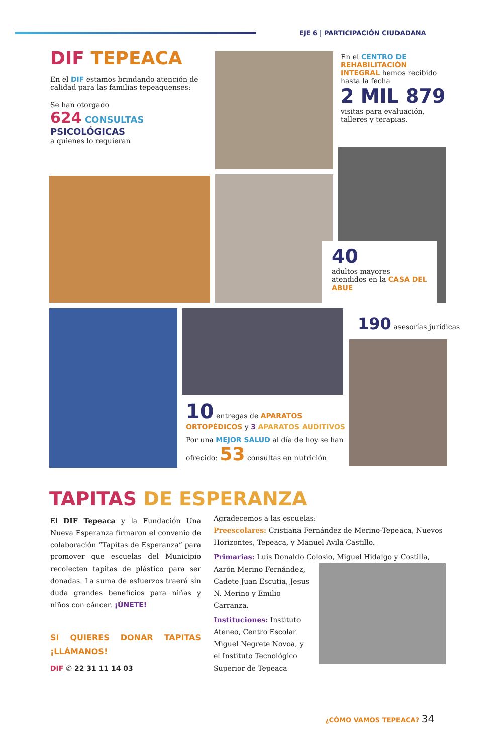EJE 6 | PARTICIPACIÓN CIUDADANA
DIF TEPEACA
En el DIF estamos brindando atención de calidad para las familias tepeaquenses:
Se han otorgado
624 CONSULTAS
PSICOLÓGICAS
a quienes lo requieran
En el CENTRO DE REHABILITACIÓN INTEGRAL hemos recibido hasta la fecha
2 MIL 879
visitas para evaluación, talleres y terapias.
40
adultos mayores atendidos en la CASA DEL ABUE
190 asesorías jurídicas
10 entregas de APARATOS ORTOPÉDICOS y 3 APARATOS AUDITIVOS
Por una MEJOR SALUD al día de hoy se han ofrecido: 53 consultas en nutrición
TAPITAS DE ESPERANZA
El DIF Tepeaca y la Fundación Una Nueva Esperanza firmaron el convenio de colaboración “Tapitas de Esperanza” para promover que escuelas del Municipio recolecten tapitas de plástico para ser donadas. La suma de esfuerzos traerá sin duda grandes beneficios para niñas y niños con cáncer. ¡ÚNETE!
SI QUIERES DONAR TAPITAS ¡LLÁMANOS!
DIF ✆ 22 31 11 14 03
Agradecemos a las escuelas:
Preescolares: Cristiana Fernández de Merino-Tepeaca, Nuevos Horizontes, Tepeaca, y Manuel Avila Castillo.
Primarias: Luis Donaldo Colosio, Miguel Hidalgo y Costilla,
Aarón Merino Fernández, Cadete Juan Escutia, Jesus N. Merino y Emilio Carranza.
Instituciones: Instituto Ateneo, Centro Escolar Miguel Negrete Novoa, y el Instituto Tecnológico Superior de Tepeaca
¿CÓMO VAMOS TEPEACA? 34